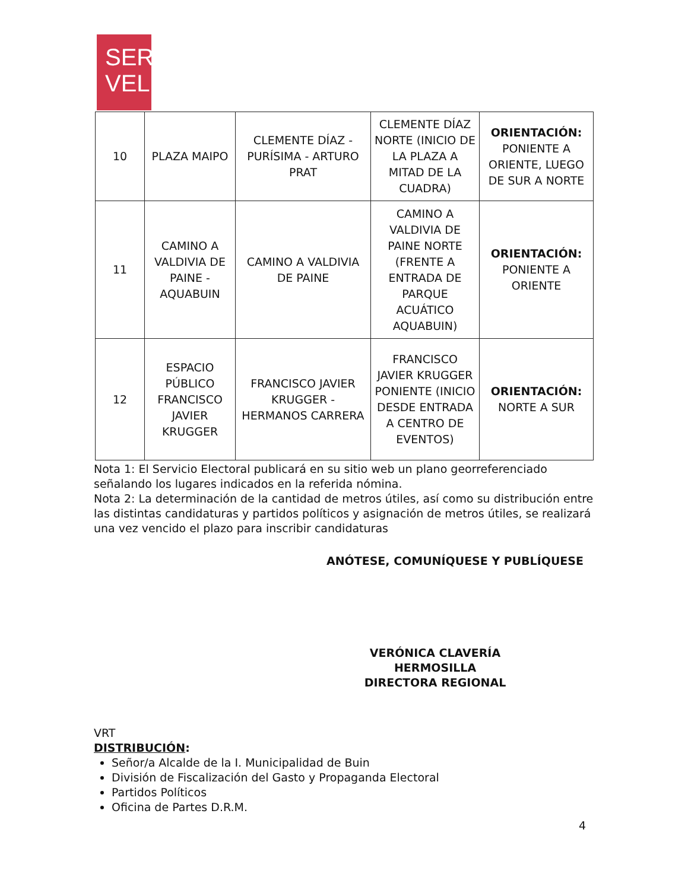SER
VEL
| 10 | PLAZA MAIPO | CLEMENTE DÍAZ - PURÍSIMA - ARTURO PRAT | CLEMENTE DÍAZ NORTE (INICIO DE LA PLAZA A MITAD DE LA CUADRA) | ORIENTACIÓN: PONIENTE A ORIENTE, LUEGO DE SUR A NORTE |
| 11 | CAMINO A VALDIVIA DE PAINE - AQUABUIN | CAMINO A VALDIVIA DE PAINE | CAMINO A VALDIVIA DE PAINE NORTE (FRENTE A ENTRADA DE PARQUE ACUÁTICO AQUABUIN) | ORIENTACIÓN: PONIENTE A ORIENTE |
| 12 | ESPACIO PÚBLICO FRANCISCO JAVIER KRUGGER | FRANCISCO JAVIER KRUGGER - HERMANOS CARRERA | FRANCISCO JAVIER KRUGGER PONIENTE (INICIO DESDE ENTRADA A CENTRO DE EVENTOS) | ORIENTACIÓN: NORTE A SUR |
Nota 1: El Servicio Electoral publicará en su sitio web un plano georreferenciado señalando los lugares indicados en la referida nómina.
Nota 2: La determinación de la cantidad de metros útiles, así como su distribución entre las distintas candidaturas y partidos políticos y asignación de metros útiles, se realizará una vez vencido el plazo para inscribir candidaturas
ANÓTESE, COMUNÍQUESE Y PUBLÍQUESE
VERÓNICA CLAVERÍA HERMOSILLA
DIRECTORA REGIONAL
VRT
DISTRIBUCIÓN:
Señor/a Alcalde de la I. Municipalidad de Buin
División de Fiscalización del Gasto y Propaganda Electoral
Partidos Políticos
Oficina de Partes D.R.M.
4